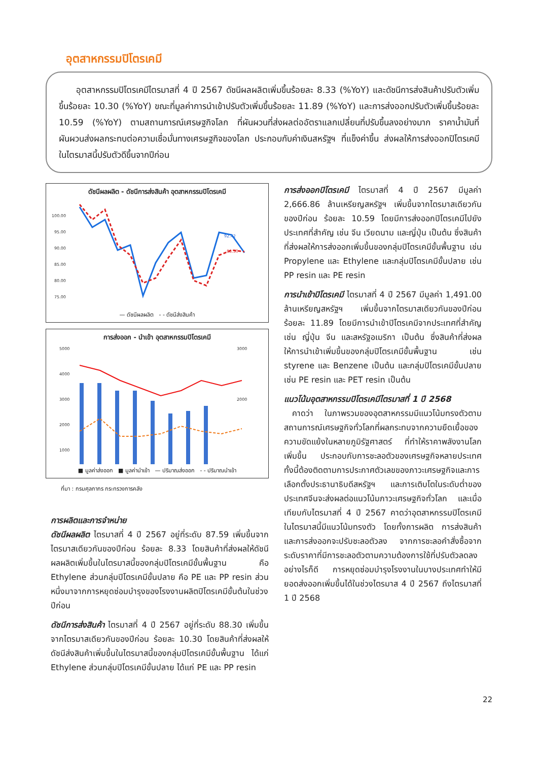อุตสาหกรรมปิโตรเคมี
  อุตสาหกรรมปิโตรเคมีไตรมาสที่ 4 ปี 2567 ดัชนีผลผลิตเพิ่มขึ้นร้อยละ 8.33 (%YoY) และดัชนีการส่งสินค้าปรับตัวเพิ่มขึ้นร้อยละ 10.30 (%YoY) ขณะที่มูลค่าการนำเข้าปรับตัวเพิ่มขึ้นร้อยละ 11.89 (%YoY) และการส่งออกปรับตัวเพิ่มขึ้นร้อยละ 10.59 (%YoY) ตามสถานการณ์เศรษฐกิจโลก ที่ผันผวนที่ส่งผลต่ออัตราแลกเปลี่ยนที่ปรับขึ้นลงอย่างมาก ราคาน้ำมันที่ผันผวนส่งผลกระทบต่อความเชื่อมั่นทางเศรษฐกิจของโลก ประกอบกับค่าเงินสหรัฐฯ ที่แข็งค่าขึ้น ส่งผลให้การส่งออกปิโตรเคมีในไตรมาสนี้ปรับตัวดีขึ้นจากปีก่อน
ดัชนีผลผลิต - ดัชนีการส่งสินค้า อุตสาหกรรมปิโตรเคมี
100.00
95.00
90.00
85.00
80.00
75.00
92.42
88.30
— ดัชนีผลผลิต - - ดัชนีส่งสินค้า
การส่งออก - นำเข้า อุตสาหกรรมปิโตรเคมี
5000
4000
3000
2000
1000
3000
2000
■ มูลค่าส่งออก ■ มูลค่านำเข้า — ปริมาณส่งออก - - ปริมาณนำเข้า
ที่มา : กรมศุลกากร กระทรวงการคลัง
การผลิตและการจำหน่าย
ดัชนีผลผลิต ไตรมาสที่ 4 ปี 2567 อยู่ที่ระดับ 87.59 เพิ่มขึ้นจากไตรมาสเดียวกันของปีก่อน ร้อยละ 8.33 โดยสินค้าที่ส่งผลให้ดัชนีผลผลิตเพิ่มขึ้นในไตรมาสนี้ของกลุ่มปิโตรเคมีขั้นพื้นฐาน คือ Ethylene ส่วนกลุ่มปิโตรเคมีขั้นปลาย คือ PE และ PP resin ส่วนหนึ่งมาจากการหยุดซ่อมบำรุงของโรงงานผลิตปิโตรเคมีขั้นต้นในช่วงปีก่อน
ดัชนีการส่งสินค้า ไตรมาสที่ 4 ปี 2567 อยู่ที่ระดับ 88.30 เพิ่มขึ้นจากไตรมาสเดียวกันของปีก่อน ร้อยละ 10.30 โดยสินค้าที่ส่งผลให้ดัชนีส่งสินค้าเพิ่มขึ้นในไตรมาสนี้ของกลุ่มปิโตรเคมีขั้นพื้นฐาน ได้แก่ Ethylene ส่วนกลุ่มปิโตรเคมีขั้นปลาย ได้แก่ PE และ PP resin
การส่งออกปิโตรเคมี ไตรมาสที่ 4 ปี 2567 มีมูลค่า 2,666.86 ล้านเหรียญสหรัฐฯ เพิ่มขึ้นจากไตรมาสเดียวกันของปีก่อน ร้อยละ 10.59 โดยมีการส่งออกปิโตรเคมีไปยังประเทศที่สำคัญ เช่น จีน เวียดนาม และญี่ปุ่น เป็นต้น ซึ่งสินค้าที่ส่งผลให้การส่งออกเพิ่มขึ้นของกลุ่มปิโตรเคมีขั้นพื้นฐาน เช่น Propylene และ Ethylene และกลุ่มปิโตรเคมีขั้นปลาย เช่น PP resin และ PE resin
การนำเข้าปิโตรเคมี ไตรมาสที่ 4 ปี 2567 มีมูลค่า 1,491.00 ล้านเหรียญสหรัฐฯ เพิ่มขึ้นจากไตรมาสเดียวกันของปีก่อน ร้อยละ 11.89 โดยมีการนำเข้าปิโตรเคมีจากประเทศที่สำคัญ เช่น ญี่ปุ่น จีน และสหรัฐอเมริกา เป็นต้น ซึ่งสินค้าที่ส่งผลให้การนำเข้าเพิ่มขึ้นของกลุ่มปิโตรเคมีขั้นพื้นฐาน เช่น styrene และ Benzene เป็นต้น และกลุ่มปิโตรเคมีขั้นปลาย เช่น PE resin และ PET resin เป็นต้น
แนวโน้มอุตสาหกรรมปิโตรเคมีไตรมาสที่ 1 ปี 2568
 คาดว่า ในภาพรวมของอุตสาหกรรมมีแนวโน้มทรงตัวตามสถานการณ์เศรษฐกิจทั่วโลกที่ผลกระทบจากความยืดเยื้อของความขัดแย้งในหลายภูมิรัฐศาสตร์ ที่ทำให้ราคาพลังงานโลกเพิ่มขึ้น ประกอบกับการชะลอตัวของเศรษฐกิจหลายประเทศ ทั้งนี้ต้องติดตามการประกาศตัวเลขของภาวะเศรษฐกิจและการเลือกตั้งประธานาธิบดีสหรัฐฯ และการเติบโตในระดับต่ำของประเทศจีนจะส่งผลต่อแนวโน้มภาวะเศรษฐกิจทั่วโลก และเมื่อเทียบกับไตรมาสที่ 4 ปี 2567 คาดว่าอุตสาหกรรมปิโตรเคมีในไตรมาสนี้มีแนวโน้มทรงตัว โดยทั้งการผลิต การส่งสินค้า และการส่งออกจะปรับชะลอตัวลง จากการชะลอคำสั่งซื้อจากระดับราคาที่มีการชะลอตัวตามความต้องการใช้ที่ปรับตัวลดลง อย่างไรก็ดี การหยุดซ่อมบำรุงโรงงานในบางประเทศทำให้มียอดส่งออกเพิ่มขึ้นได้ในช่วงไตรมาส 4 ปี 2567 ถึงไตรมาสที่ 1 ปี 2568
22